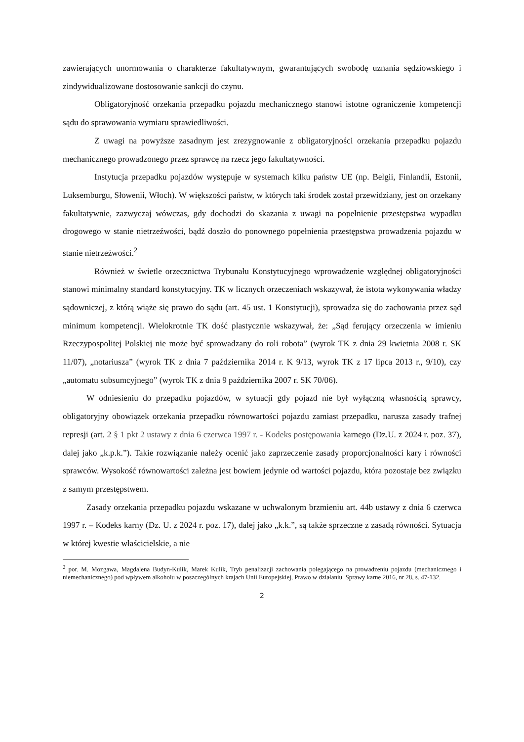zawierających unormowania o charakterze fakultatywnym, gwarantujących swobodę uznania sędziowskiego i zindywidualizowane dostosowanie sankcji do czynu.
Obligatoryjność orzekania przepadku pojazdu mechanicznego stanowi istotne ograniczenie kompetencji sądu do sprawowania wymiaru sprawiedliwości.
Z uwagi na powyższe zasadnym jest zrezygnowanie z obligatoryjności orzekania przepadku pojazdu mechanicznego prowadzonego przez sprawcę na rzecz jego fakultatywności.
Instytucja przepadku pojazdów występuje w systemach kilku państw UE (np. Belgii, Finlandii, Estonii, Luksemburgu, Słowenii, Włoch). W większości państw, w których taki środek został przewidziany, jest on orzekany fakultatywnie, zazwyczaj wówczas, gdy dochodzi do skazania z uwagi na popełnienie przestępstwa wypadku drogowego w stanie nietrzeźwości, bądź doszło do ponownego popełnienia przestępstwa prowadzenia pojazdu w stanie nietrzeźwości.<sup>2</sup>
Również w świetle orzecznictwa Trybunału Konstytucyjnego wprowadzenie względnej obligatoryjności stanowi minimalny standard konstytucyjny. TK w licznych orzeczeniach wskazywał, że istota wykonywania władzy sądowniczej, z którą wiąże się prawo do sądu (art. 45 ust. 1 Konstytucji), sprowadza się do zachowania przez sąd minimum kompetencji. Wielokrotnie TK dość plastycznie wskazywał, że: „Sąd ferujący orzeczenia w imieniu Rzeczypospolitej Polskiej nie może być sprowadzany do roli robota” (wyrok TK z dnia 29 kwietnia 2008 r. SK 11/07), „notariusza” (wyrok TK z dnia 7 października 2014 r. K 9/13, wyrok TK z 17 lipca 2013 r., 9/10), czy „automatu subsumcyjnego” (wyrok TK z dnia 9 października 2007 r. SK 70/06).
W odniesieniu do przepadku pojazdów, w sytuacji gdy pojazd nie był wyłączną własnością sprawcy, obligatoryjny obowiązek orzekania przepadku równowartości pojazdu zamiast przepadku, narusza zasady trafnej represji (art. 2 § 1 pkt 2 ustawy z dnia 6 czerwca 1997 r. - Kodeks postępowania karnego (Dz.U. z 2024 r. poz. 37), dalej jako „k.p.k.”). Takie rozwiązanie należy ocenić jako zaprzeczenie zasady proporcjonalności kary i równości sprawców. Wysokość równowartości zależna jest bowiem jedynie od wartości pojazdu, która pozostaje bez związku z samym przestępstwem.
Zasady orzekania przepadku pojazdu wskazane w uchwalonym brzmieniu art. 44b ustawy z dnia 6 czerwca 1997 r. – Kodeks karny (Dz. U. z 2024 r. poz. 17), dalej jako „k.k.”, są także sprzeczne z zasadą równości. Sytuacja w której kwestie właścicielskie, a nie
<sup>2</sup> por. M. Mozgawa, Magdalena Budyn-Kulik, Marek Kulik, Tryb penalizacji zachowania polegającego na prowadzeniu pojazdu (mechanicznego i niemechanicznego) pod wpływem alkoholu w poszczególnych krajach Unii Europejskiej, Prawo w działaniu. Sprawy karne 2016, nr 28, s. 47-132.
2